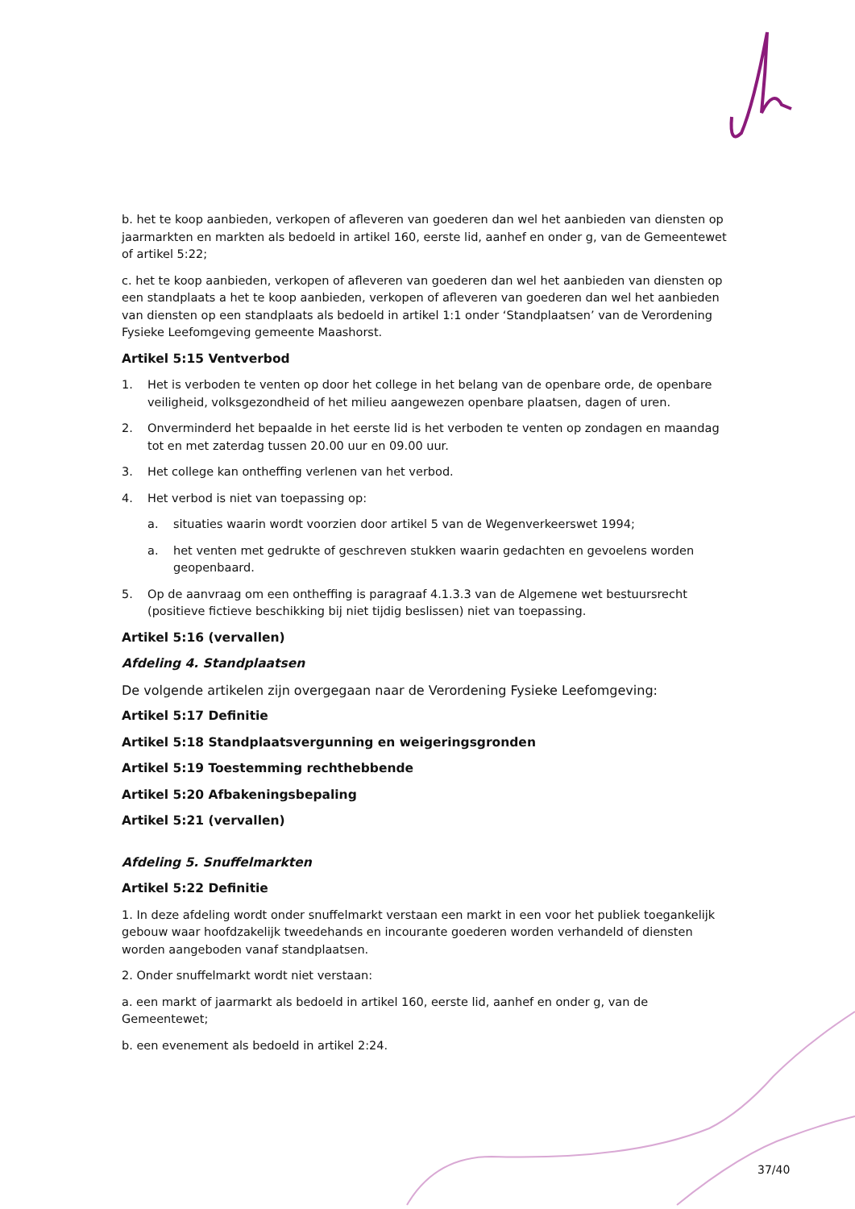b. het te koop aanbieden, verkopen of afleveren van goederen dan wel het aanbieden van diensten op jaarmarkten en markten als bedoeld in artikel 160, eerste lid, aanhef en onder g, van de Gemeentewet of artikel 5:22;
c. het te koop aanbieden, verkopen of afleveren van goederen dan wel het aanbieden van diensten op een standplaats a het te koop aanbieden, verkopen of afleveren van goederen dan wel het aanbieden van diensten op een standplaats als bedoeld in artikel 1:1 onder ‘Standplaatsen’ van de Verordening Fysieke Leefomgeving gemeente Maashorst.
Artikel 5:15 Ventverbod
1. Het is verboden te venten op door het college in het belang van de openbare orde, de openbare veiligheid, volksgezondheid of het milieu aangewezen openbare plaatsen, dagen of uren.
2. Onverminderd het bepaalde in het eerste lid is het verboden te venten op zondagen en maandag tot en met zaterdag tussen 20.00 uur en 09.00 uur.
3. Het college kan ontheffing verlenen van het verbod.
4. Het verbod is niet van toepassing op:
a. situaties waarin wordt voorzien door artikel 5 van de Wegenverkeerswet 1994;
a. het venten met gedrukte of geschreven stukken waarin gedachten en gevoelens worden geopenbaard.
5. Op de aanvraag om een ontheffing is paragraaf 4.1.3.3 van de Algemene wet bestuursrecht (positieve fictieve beschikking bij niet tijdig beslissen) niet van toepassing.
Artikel 5:16 (vervallen)
Afdeling 4. Standplaatsen
De volgende artikelen zijn overgegaan naar de Verordening Fysieke Leefomgeving:
Artikel 5:17 Definitie
Artikel 5:18 Standplaatsvergunning en weigeringsgronden
Artikel 5:19 Toestemming rechthebbende
Artikel 5:20 Afbakeningsbepaling
Artikel 5:21 (vervallen)
Afdeling 5. Snuffelmarkten
Artikel 5:22 Definitie
1. In deze afdeling wordt onder snuffelmarkt verstaan een markt in een voor het publiek toegankelijk gebouw waar hoofdzakelijk tweedehands en incourante goederen worden verhandeld of diensten worden aangeboden vanaf standplaatsen.
2. Onder snuffelmarkt wordt niet verstaan:
a. een markt of jaarmarkt als bedoeld in artikel 160, eerste lid, aanhef en onder g, van de Gemeentewet;
b. een evenement als bedoeld in artikel 2:24.
37/40